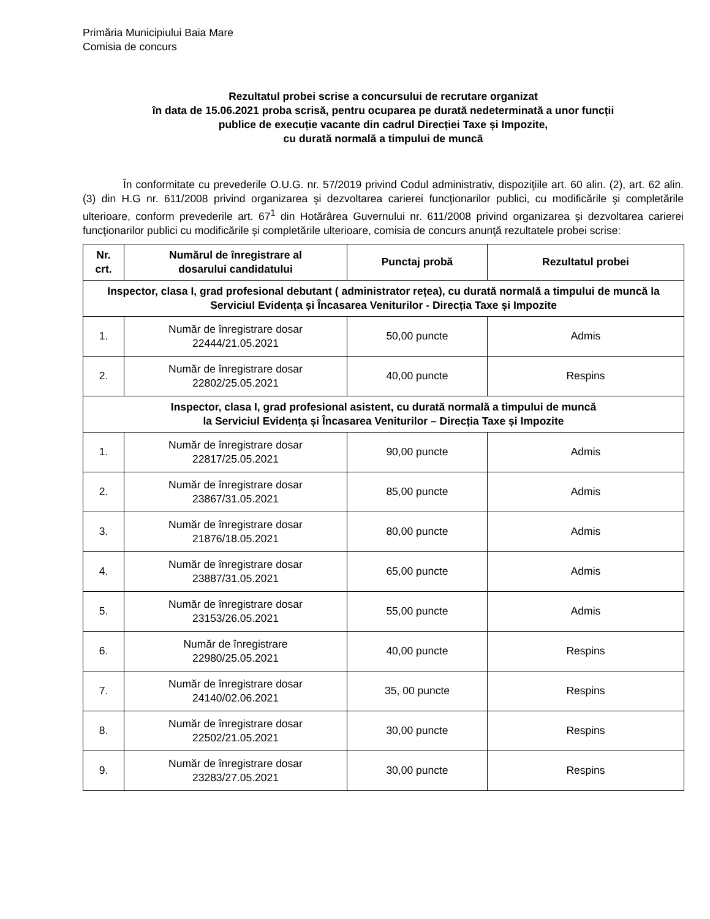Primăria Municipiului Baia Mare
Comisia de concurs
Rezultatul probei scrise a concursului de recrutare organizat
în data de 15.06.2021 proba scrisă, pentru ocuparea pe durată nedeterminată a unor funcții
publice de execuție vacante din cadrul Direcției Taxe și Impozite,
cu durată normală a timpului de muncă
În conformitate cu prevederile O.U.G. nr. 57/2019 privind Codul administrativ, dispoziţiile art. 60 alin. (2), art. 62 alin. (3) din H.G nr. 611/2008 privind organizarea şi dezvoltarea carierei funcţionarilor publici, cu modificările şi completările ulterioare, conform prevederile art. 67<sup>1</sup> din Hotărârea Guvernului nr. 611/2008 privind organizarea şi dezvoltarea carierei funcţionarilor publici cu modificările și completările ulterioare, comisia de concurs anunţă rezultatele probei scrise:
| Nr. crt. | Numărul de înregistrare al dosarului candidatului | Punctaj probă | Rezultatul probei |
| --- | --- | --- | --- |
| Inspector, clasa I, grad profesional debutant ( administrator rețea), cu durată normală a timpului de muncă la Serviciul Evidența și Încasarea Veniturilor - Direcția Taxe și Impozite | | | |
| 1. | Număr de înregistrare dosar 22444/21.05.2021 | 50,00 puncte | Admis |
| 2. | Număr de înregistrare dosar 22802/25.05.2021 | 40,00 puncte | Respins |
| Inspector, clasa I, grad profesional asistent, cu durată normală a timpului de muncă la Serviciul Evidența și Încasarea Veniturilor – Direcția Taxe și Impozite | | | |
| 1. | Număr de înregistrare dosar 22817/25.05.2021 | 90,00 puncte | Admis |
| 2. | Număr de înregistrare dosar 23867/31.05.2021 | 85,00 puncte | Admis |
| 3. | Număr de înregistrare dosar 21876/18.05.2021 | 80,00 puncte | Admis |
| 4. | Număr de înregistrare dosar 23887/31.05.2021 | 65,00 puncte | Admis |
| 5. | Număr de înregistrare dosar 23153/26.05.2021 | 55,00 puncte | Admis |
| 6. | Număr de înregistrare 22980/25.05.2021 | 40,00 puncte | Respins |
| 7. | Număr de înregistrare dosar 24140/02.06.2021 | 35, 00 puncte | Respins |
| 8. | Număr de înregistrare dosar 22502/21.05.2021 | 30,00 puncte | Respins |
| 9. | Număr de înregistrare dosar 23283/27.05.2021 | 30,00 puncte | Respins |